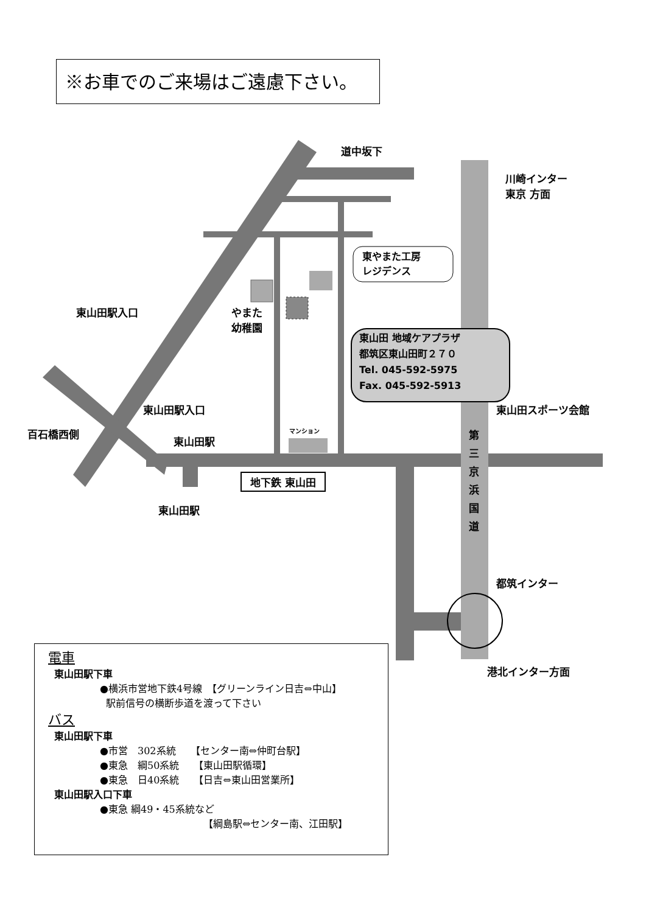※お車でのご来場はご遠慮下さい。
道中坂下
川崎インター
東京 方面
東やまた工房
レジデンス
やまた
幼稚園
東山田駅入口
東山田 地域ケアプラザ
都筑区東山田町２７０
Tel. 045-592-5975
Fax. 045-592-5913
東山田駅入口
百石橋西側
東山田駅
マンション
東山田スポーツ会館
地下鉄 東山田
東山田駅
第 三 京 浜 国 道
都筑インター
港北インター方面
電車
東山田駅下車
●横浜市営地下鉄4号線　【グリーンライン日吉⇔中山】
駅前信号の横断歩道を渡って下さい
バス
東山田駅下車
●市営　302系統　　【センター南⇔仲町台駅】
●東急　綱50系統　　【東山田駅循環】
●東急　日40系統　　【日吉⇔東山田営業所】
東山田駅入口下車
●東急 綱49・45系統など
【綱島駅⇔センター南、江田駅】